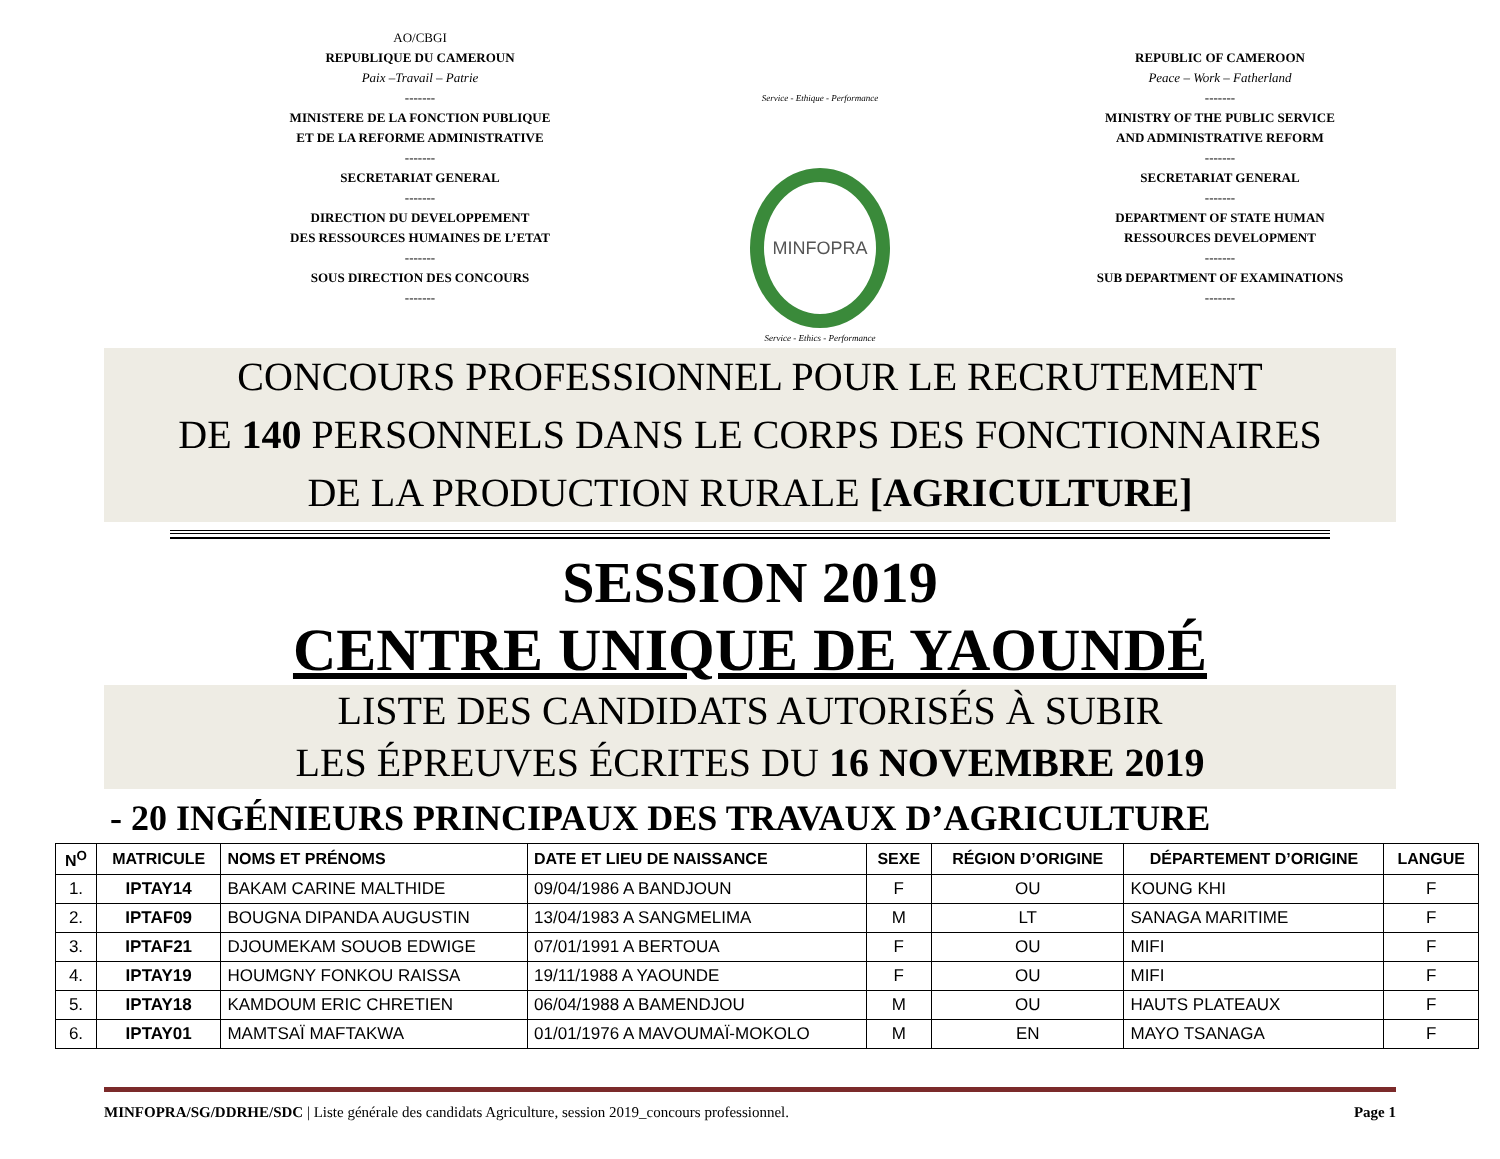AO/CBGI
REPUBLIQUE DU CAMEROUN
Paix –Travail – Patrie
-------
MINISTERE DE LA FONCTION PUBLIQUE
ET DE LA REFORME ADMINISTRATIVE
-------
SECRETARIAT GENERAL
-------
DIRECTION DU DEVELOPPEMENT
DES RESSOURCES HUMAINES DE L’ETAT
-------
SOUS DIRECTION DES CONCOURS
-------
Service - Ethique - Performance
MINFOPRA
Service - Ethics - Performance
REPUBLIC OF CAMEROON
Peace – Work – Fatherland
-------
MINISTRY OF THE PUBLIC SERVICE
AND ADMINISTRATIVE REFORM
-------
SECRETARIAT GENERAL
-------
DEPARTMENT OF STATE HUMAN
RESSOURCES DEVELOPMENT
-------
SUB DEPARTMENT OF EXAMINATIONS
-------
CONCOURS PROFESSIONNEL POUR LE RECRUTEMENT
DE 140 PERSONNELS DANS LE CORPS DES FONCTIONNAIRES
DE LA PRODUCTION RURALE [AGRICULTURE]
SESSION 2019
CENTRE UNIQUE DE YAOUNDÉ
LISTE DES CANDIDATS AUTORISÉS À SUBIR
LES ÉPREUVES ÉCRITES DU 16 NOVEMBRE 2019
- 20 INGÉNIEURS PRINCIPAUX DES TRAVAUX D’AGRICULTURE
| N<sup>O</sup> | MATRICULE | NOMS ET PRÉNOMS | DATE ET LIEU DE NAISSANCE | SEXE | RÉGION D’ORIGINE | DÉPARTEMENT D’ORIGINE | LANGUE |
| --- | --- | --- | --- | --- | --- | --- | --- |
| 1. | IPTAY14 | BAKAM CARINE MALTHIDE | 09/04/1986 A BANDJOUN | F | OU | KOUNG KHI | F |
| 2. | IPTAF09 | BOUGNA DIPANDA AUGUSTIN | 13/04/1983 A SANGMELIMA | M | LT | SANAGA MARITIME | F |
| 3. | IPTAF21 | DJOUMEKAM SOUOB EDWIGE | 07/01/1991 A BERTOUA | F | OU | MIFI | F |
| 4. | IPTAY19 | HOUMGNY FONKOU RAISSA | 19/11/1988 A YAOUNDE | F | OU | MIFI | F |
| 5. | IPTAY18 | KAMDOUM ERIC CHRETIEN | 06/04/1988 A BAMENDJOU | M | OU | HAUTS PLATEAUX | F |
| 6. | IPTAY01 | MAMTSAÏ MAFTAKWA | 01/01/1976 A MAVOUMAÏ-MOKOLO | M | EN | MAYO TSANAGA | F |
MINFOPRA/SG/DDRHE/SDC | Liste générale des candidats Agriculture, session 2019_concours professionnel. Page 1